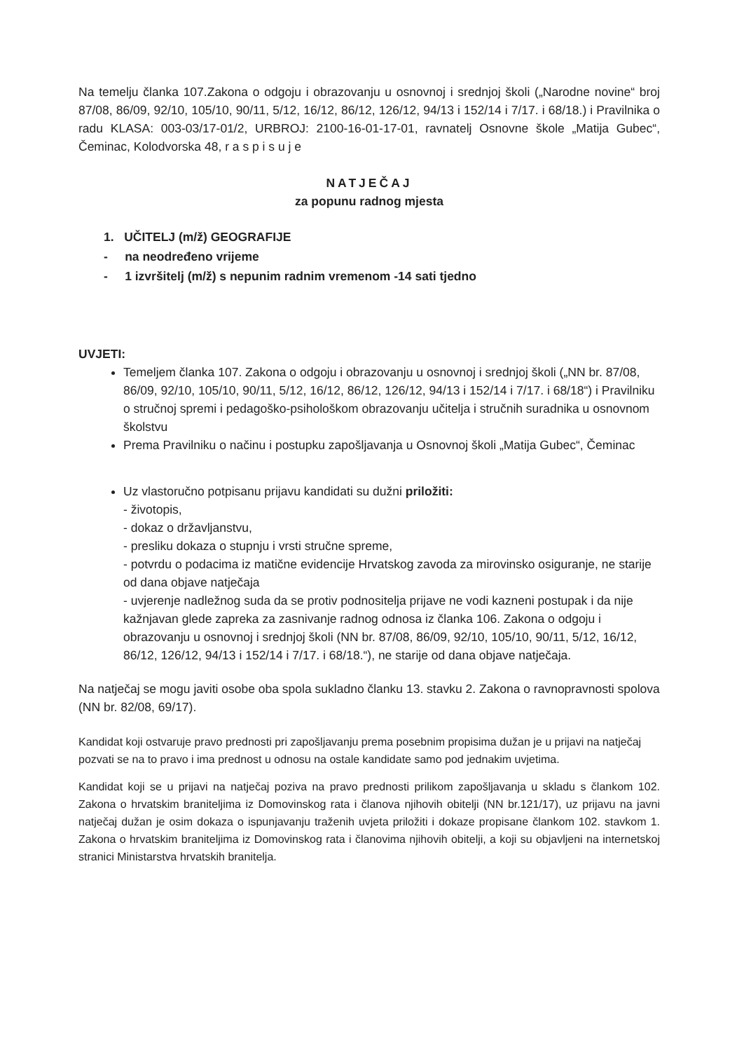Na temelju članka 107.Zakona o odgoju i obrazovanju u osnovnoj i srednjoj školi („Narodne novine“ broj 87/08, 86/09, 92/10, 105/10, 90/11, 5/12, 16/12, 86/12, 126/12, 94/13 i 152/14 i 7/17. i 68/18.) i Pravilnika o radu KLASA: 003-03/17-01/2, URBROJ: 2100-16-01-17-01, ravnatelj Osnovne škole „Matija Gubec“, Čeminac, Kolodvorska 48, r a s p i s u j e
NATJEČAJ
za popunu radnog mjesta
1. UČITELJ (m/ž) GEOGRAFIJE
- na neodređeno vrijeme
- 1 izvršitelj (m/ž) s nepunim radnim vremenom -14 sati tjedno
UVJETI:
Temeljem članka 107. Zakona o odgoju i obrazovanju u osnovnoj i srednjoj školi („NN br. 87/08, 86/09, 92/10, 105/10, 90/11, 5/12, 16/12, 86/12, 126/12, 94/13 i 152/14 i 7/17. i 68/18“) i Pravilniku o stručnoj spremi i pedagoško-psihološkom obrazovanju učitelja i stručnih suradnika u osnovnom školstvu
Prema Pravilniku o načinu i postupku zapošljavanja u Osnovnoj školi „Matija Gubec“, Čeminac
Uz vlastoručno potpisanu prijavu kandidati su dužni priložiti:
- životopis,
- dokaz o državljanstvu,
- presliku dokaza o stupnju i vrsti stručne spreme,
- potvrdu o podacima iz matične evidencije Hrvatskog zavoda za mirovinsko osiguranje, ne starije od dana objave natječaja
- uvjerenje nadležnog suda da se protiv podnositelja prijave ne vodi kazneni postupak i da nije kažnjavan glede zapreka za zasnivanje radnog odnosa iz članka 106. Zakona o odgoju i obrazovanju u osnovnoj i srednjoj školi (NN br. 87/08, 86/09, 92/10, 105/10, 90/11, 5/12, 16/12, 86/12, 126/12, 94/13 i 152/14 i 7/17. i 68/18.“), ne starije od dana objave natječaja.
Na natječaj se mogu javiti osobe oba spola sukladno članku 13. stavku 2. Zakona o ravnopravnosti spolova (NN br. 82/08, 69/17).
Kandidat koji ostvaruje pravo prednosti pri zapošljavanju prema posebnim propisima dužan je u prijavi na natječaj pozvati se na to pravo i ima prednost u odnosu na ostale kandidate samo pod jednakim uvjetima.
Kandidat koji se u prijavi na natječaj poziva na pravo prednosti prilikom zapošljavanja u skladu s člankom 102. Zakona o hrvatskim braniteljima iz Domovinskog rata i članova njihovih obitelji (NN br.121/17), uz prijavu na javni natječaj dužan je osim dokaza o ispunjavanju traženih uvjeta priložiti i dokaze propisane člankom 102. stavkom 1. Zakona o hrvatskim braniteljima iz Domovinskog rata i članovima njihovih obitelji, a koji su objavljeni na internetskoj stranici Ministarstva hrvatskih branitelja.